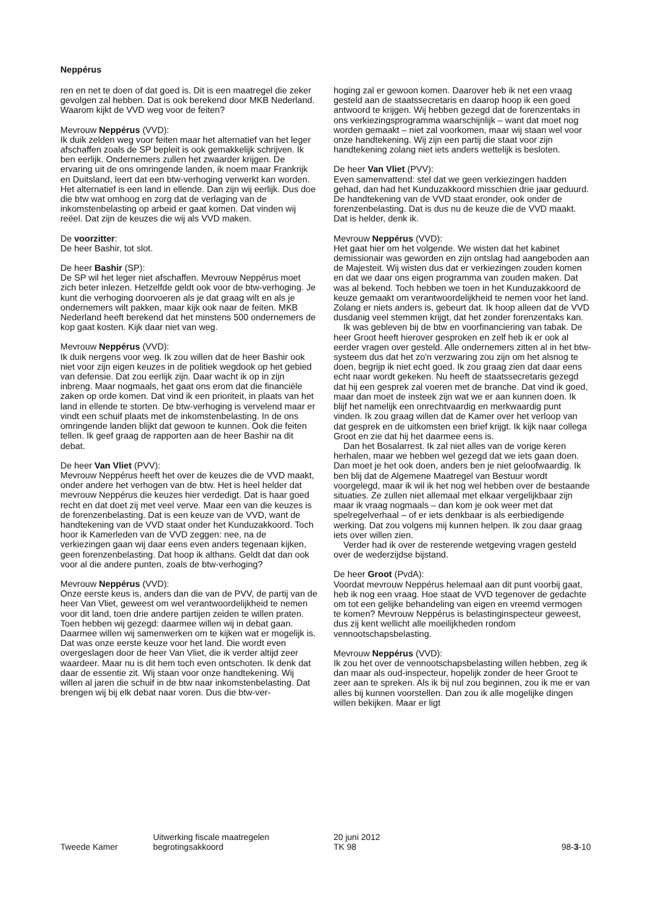Neppérus
ren en net te doen of dat goed is. Dit is een maatregel die zeker gevolgen zal hebben. Dat is ook berekend door MKB Nederland. Waarom kijkt de VVD weg voor de feiten?
Mevrouw Neppérus (VVD):
Ik duik zelden weg voor feiten maar het alternatief van het leger afschaffen zoals de SP bepleit is ook gemakkelijk schrijven. Ik ben eerlijk. Ondernemers zullen het zwaarder krijgen. De ervaring uit de ons omringende landen, ik noem maar Frankrijk en Duitsland, leert dat een btw-verhoging verwerkt kan worden. Het alternatief is een land in ellende. Dan zijn wij eerlijk. Dus doe die btw wat omhoog en zorg dat de verlaging van de inkomstenbelasting op arbeid er gaat komen. Dat vinden wij reëel. Dat zijn de keuzes die wij als VVD maken.
De voorzitter:
De heer Bashir, tot slot.
De heer Bashir (SP):
De SP wil het leger niet afschaffen. Mevrouw Neppérus moet zich beter inlezen. Hetzelfde geldt ook voor de btw-verhoging. Je kunt die verhoging doorvoeren als je dat graag wilt en als je ondernemers wilt pakken, maar kijk ook naar de feiten. MKB Nederland heeft berekend dat het minstens 500 ondernemers de kop gaat kosten. Kijk daar niet van weg.
Mevrouw Neppérus (VVD):
Ik duik nergens voor weg. Ik zou willen dat de heer Bashir ook niet voor zijn eigen keuzes in de politiek wegdook op het gebied van defensie. Dat zou eerlijk zijn. Daar wacht ik op in zijn inbreng. Maar nogmaals, het gaat ons erom dat die financiële zaken op orde komen. Dat vind ik een prioriteit, in plaats van het land in ellende te storten. De btw-verhoging is vervelend maar er vindt een schuif plaats met de inkomstenbelasting. In de ons omringende landen blijkt dat gewoon te kunnen. Ook die feiten tellen. Ik geef graag de rapporten aan de heer Bashir na dit debat.
De heer Van Vliet (PVV):
Mevrouw Neppérus heeft het over de keuzes die de VVD maakt, onder andere het verhogen van de btw. Het is heel helder dat mevrouw Neppérus die keuzes hier verdedigt. Dat is haar goed recht en dat doet zij met veel verve. Maar een van die keuzes is de forenzenbelasting. Dat is een keuze van de VVD, want de handtekening van de VVD staat onder het Kunduzakkoord. Toch hoor ik Kamerleden van de VVD zeggen: nee, na de verkiezingen gaan wij daar eens even anders tegenaan kijken, geen forenzenbelasting. Dat hoop ik althans. Geldt dat dan ook voor al die andere punten, zoals de btw-verhoging?
Mevrouw Neppérus (VVD):
Onze eerste keus is, anders dan die van de PVV, de partij van de heer Van Vliet, geweest om wel verantwoordelijkheid te nemen voor dit land, toen drie andere partijen zeiden te willen praten. Toen hebben wij gezegd: daarmee willen wij in debat gaan. Daarmee willen wij samenwerken om te kijken wat er mogelijk is. Dat was onze eerste keuze voor het land. Die wordt even overgeslagen door de heer Van Vliet, die ik verder altijd zeer waardeer. Maar nu is dit hem toch even ontschoten. Ik denk dat daar de essentie zit. Wij staan voor onze handtekening. Wij willen al jaren die schuif in de btw naar inkomstenbelasting. Dat brengen wij bij elk debat naar voren. Dus die btw-ver-
hoging zal er gewoon komen. Daarover heb ik net een vraag gesteld aan de staatssecretaris en daarop hoop ik een goed antwoord te krijgen. Wij hebben gezegd dat de forenzentaks in ons verkiezingsprogramma waarschijnlijk – want dat moet nog worden gemaakt – niet zal voorkomen, maar wij staan wel voor onze handtekening. Wij zijn een partij die staat voor zijn handtekening zolang niet iets anders wettelijk is besloten.
De heer Van Vliet (PVV):
Even samenvattend: stel dat we geen verkiezingen hadden gehad, dan had het Kunduzakkoord misschien drie jaar geduurd. De handtekening van de VVD staat eronder, ook onder de forenzenbelasting. Dat is dus nu de keuze die de VVD maakt. Dat is helder, denk ik.
Mevrouw Neppérus (VVD):
Het gaat hier om het volgende. We wisten dat het kabinet demissionair was geworden en zijn ontslag had aangeboden aan de Majesteit. Wij wisten dus dat er verkiezingen zouden komen en dat we daar ons eigen programma van zouden maken. Dat was al bekend. Toch hebben we toen in het Kunduzakkoord de keuze gemaakt om verantwoordelijkheid te nemen voor het land. Zolang er niets anders is, gebeurt dat. Ik hoop alleen dat de VVD dusdanig veel stemmen krijgt, dat het zonder forenzentaks kan.
Ik was gebleven bij de btw en voorfinanciering van tabak. De heer Groot heeft hierover gesproken en zelf heb ik er ook al eerder vragen over gesteld. Alle ondernemers zitten al in het btw-systeem dus dat het zo'n verzwaring zou zijn om het alsnog te doen, begrijp ik niet echt goed. Ik zou graag zien dat daar eens echt naar wordt gekeken. Nu heeft de staatssecretaris gezegd dat hij een gesprek zal voeren met de branche. Dat vind ik goed, maar dan moet de insteek zijn wat we er aan kunnen doen. Ik blijf het namelijk een onrechtvaardig en merkwaardig punt vinden. Ik zou graag willen dat de Kamer over het verloop van dat gesprek en de uitkomsten een brief krijgt. Ik kijk naar collega Groot en zie dat hij het daarmee eens is.
Dan het Bosalarrest. Ik zal niet alles van de vorige keren herhalen, maar we hebben wel gezegd dat we iets gaan doen. Dan moet je het ook doen, anders ben je niet geloofwaardig. Ik ben blij dat de Algemene Maatregel van Bestuur wordt voorgelegd, maar ik wil ik het nog wel hebben over de bestaande situaties. Ze zullen niet allemaal met elkaar vergelijkbaar zijn maar ik vraag nogmaals – dan kom je ook weer met dat spelregelverhaal – of er iets denkbaar is als eerbiedigende werking. Dat zou volgens mij kunnen helpen. Ik zou daar graag iets over willen zien.
Verder had ik over de resterende wetgeving vragen gesteld over de wederzijdse bijstand.
De heer Groot (PvdA):
Voordat mevrouw Neppérus helemaal aan dit punt voorbij gaat, heb ik nog een vraag. Hoe staat de VVD tegenover de gedachte om tot een gelijke behandeling van eigen en vreemd vermogen te komen? Mevrouw Neppérus is belastinginspecteur geweest, dus zij kent wellicht alle moeilijkheden rondom vennootschapsbelasting.
Mevrouw Neppérus (VVD):
Ik zou het over de vennootschapsbelasting willen hebben, zeg ik dan maar als oud-inspecteur, hopelijk zonder de heer Groot te zeer aan te spreken. Als ik bij nul zou beginnen, zou ik me er van alles bij kunnen voorstellen. Dan zou ik alle mogelijke dingen willen bekijken. Maar er ligt
Tweede Kamer
Uitwerking fiscale maatregelen
begrotingsakkoord
20 juni 2012
TK 98
98-3-10